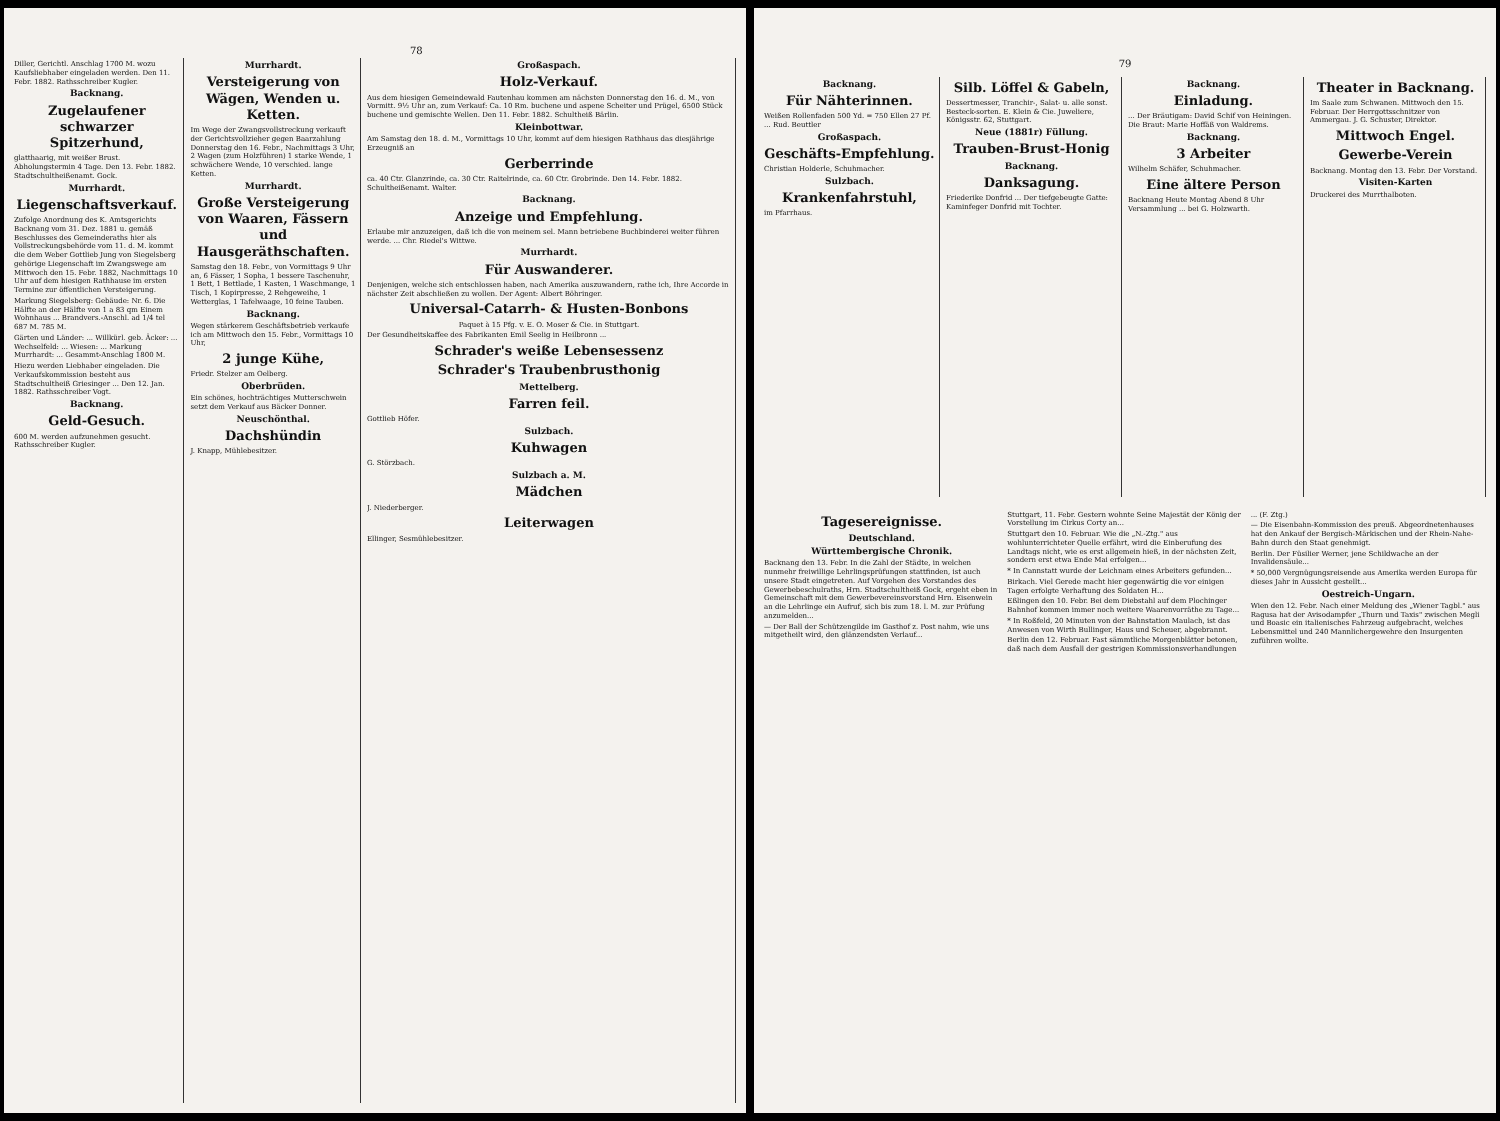Diller, Gerichtl. Anschlag 1700 M. wozu Kaufsliebhaber eingeladen werden. Den 11. Febr. 1882. Rathsschreiber Kugler.
Backnang.
Zugelaufener schwarzer Spitzerhund,
glatthaarig, mit weißer Brust. Abholungstermin 4 Tage. Den 13. Febr. 1882. Stadtschultheißenamt. Gock.
Murrhardt.
Liegenschaftsverkauf.
Zufolge Anordnung des K. Amtsgerichts Backnang vom 31. Dez. 1881 u. gemäß Beschlusses des Gemeinderaths hier als Vollstreckungsbehörde vom 11. d. M. kommt die dem Weber Gottlieb Jung von Siegelsberg gehörige Liegenschaft im Zwangswege am Mittwoch den 15. Febr. 1882, Nachmittags 10 Uhr auf dem hiesigen Rathhause im ersten Termine zur öffentlichen Versteigerung.
Markung Siegelsberg: Gebäude: Nr. 6. Die Hälfte an der Hälfte von 1 a 83 qm Einem Wohnhaus ... Brandvers.-Anschl. ad 1/4 tel 687 M. 785 M.
Gärten und Länder: ... Willkürl. geb. Äcker: ... Wechselfeld: ... Wiesen: ... Markung Murrhardt: ... Gesammt-Anschlag 1800 M.
Hiezu werden Liebhaber eingeladen. Die Verkaufskommission besteht aus Stadtschultheiß Griesinger ... Den 12. Jan. 1882. Rathsschreiber Vogt.
Backnang.
Geld-Gesuch.
600 M. werden aufzunehmen gesucht. Rathsschreiber Kugler.
Murrhardt.
Versteigerung von Wägen, Wenden u. Ketten.
Im Wege der Zwangsvollstreckung verkauft der Gerichtsvollzieher gegen Baarzahlung Donnerstag den 16. Febr., Nachmittags 3 Uhr, 2 Wagen (zum Holzführen) 1 starke Wende, 1 schwächere Wende, 10 verschied. lange Ketten.
Murrhardt.
Große Versteigerung von Waaren, Fässern und Hausgeräthschaften.
Samstag den 18. Febr., von Vormittags 9 Uhr an, 6 Fässer, 1 Sopha, 1 bessere Taschenuhr, 1 Bett, 1 Bettlade, 1 Kasten, 1 Waschmange, 1 Tisch, 1 Kopirpresse, 2 Rehgeweihe, 1 Wetterglas, 1 Tafelwaage, 10 feine Tauben.
Backnang.
Wegen stärkerem Geschäftsbetrieb verkaufe ich am Mittwoch den 15. Febr., Vormittags 10 Uhr,
2 junge Kühe,
Friedr. Stelzer am Oelberg.
Oberbrüden.
Ein schönes, hochträchtiges Mutterschwein setzt dem Verkauf aus Bäcker Donner.
Neuschönthal.
Dachshündin
J. Knapp, Mühlebesitzer.
Großaspach.
Holz-Verkauf.
Aus dem hiesigen Gemeindewald Fautenhau kommen am nächsten Donnerstag den 16. d. M., von Vormitt. 9½ Uhr an, zum Verkauf: Ca. 10 Rm. buchene und aspene Scheiter und Prügel, 6500 Stück buchene und gemischte Wellen. Den 11. Febr. 1882. Schultheiß Bärlin.
Kleinbottwar.
Am Samstag den 18. d. M., Vormittags 10 Uhr, kommt auf dem hiesigen Rathhaus das diesjährige Erzeugniß an
Gerberrinde
ca. 40 Ctr. Glanzrinde, ca. 30 Ctr. Raitelrinde, ca. 60 Ctr. Grobrinde. Den 14. Febr. 1882. Schultheißenamt. Walter.
Backnang.
Anzeige und Empfehlung.
Erlaube mir anzuzeigen, daß ich die von meinem sel. Mann betriebene Buchbinderei weiter führen werde. ... Chr. Riedel's Wittwe.
Murrhardt.
Für Auswanderer.
Denjenigen, welche sich entschlossen haben, nach Amerika auszuwandern, rathe ich, Ihre Accorde in nächster Zeit abschließen zu wollen. Der Agent: Albert Böhringer.
Universal-Catarrh- & Husten-Bonbons
Paquet à 15 Pfg. v. E. O. Moser & Cie. in Stuttgart.
Der Gesundheitskaffee des Fabrikanten Emil Seelig in Heilbronn ...
Schrader's weiße Lebensessenz
Schrader's Traubenbrusthonig
Mettelberg.
Farren feil.
Gottlieb Höfer.
Sulzbach.
Kuhwagen
G. Störzbach.
Sulzbach a. M.
Mädchen
J. Niederberger.
Leiterwagen
Ellinger, Sesmühlebesitzer.
78
79
Backnang.
Für Nähterinnen.
Weißen Rollenfaden 500 Yd. = 750 Ellen 27 Pf. ... Rud. Beuttler
Großaspach.
Geschäfts-Empfehlung.
Christian Holderle, Schuhmacher.
Sulzbach.
Krankenfahrstuhl,
im Pfarrhaus.
Silb. Löffel & Gabeln,
Dessertmesser, Tranchir-, Salat- u. alle sonst. Besteck-sorten. E. Klein & Cie. Juweliere, Königsstr. 62, Stuttgart.
Neue (1881r) Füllung.
Trauben-Brust-Honig
Backnang.
Danksagung.
Friederike Donfrid ... Der tiefgebeugte Gatte: Kaminfeger Donfrid mit Tochter.
Backnang.
Einladung.
... Der Bräutigam: David Schif von Heiningen. Die Braut: Marie Hoffäß von Waldrems.
Backnang.
3 Arbeiter
Wilhelm Schäfer, Schuhmacher.
Eine ältere Person
Backnang Heute Montag Abend 8 Uhr Versammlung ... bei G. Holzwarth.
Theater in Backnang.
Im Saale zum Schwanen. Mittwoch den 15. Februar. Der Herrgottsschnitzer von Ammergau. J. G. Schuster, Direktor.
Mittwoch Engel.
Gewerbe-Verein
Backnang. Montag den 13. Febr. Der Vorstand.
Visiten-Karten
Druckerei des Murrthalboten.
Tagesereignisse.
Deutschland.
Württembergische Chronik.
Backnang den 13. Febr. In die Zahl der Städte, in welchen nunmehr freiwillige Lehrlingsprüfungen stattfinden, ist auch unsere Stadt eingetreten. Auf Vorgehen des Vorstandes des Gewerbebeschulraths, Hrn. Stadtschultheiß Gock, ergeht eben in Gemeinschaft mit dem Gewerbevereinsvorstand Hrn. Eisenwein an die Lehrlinge ein Aufruf, sich bis zum 18. l. M. zur Prüfung anzumelden...
— Der Ball der Schützengilde im Gasthof z. Post nahm, wie uns mitgetheilt wird, den glänzendsten Verlauf...
Stuttgart, 11. Febr. Gestern wohnte Seine Majestät der König der Vorstellung im Cirkus Corty an...
Stuttgart den 10. Februar. Wie die „N.-Ztg." aus wohlunterrichteter Quelle erfährt, wird die Einberufung des Landtags nicht, wie es erst allgemein hieß, in der nächsten Zeit, sondern erst etwa Ende Mai erfolgen...
* In Cannstatt wurde der Leichnam eines Arbeiters gefunden...
Birkach. Viel Gerede macht hier gegenwärtig die vor einigen Tagen erfolgte Verhaftung des Soldaten H...
Eßlingen den 10. Febr. Bei dem Diebstahl auf dem Plochinger Bahnhof kommen immer noch weitere Waarenvorräthe zu Tage...
* In Roßfeld, 20 Minuten von der Bahnstation Maulach, ist das Anwesen von Wirth Bullinger, Haus und Scheuer, abgebrannt.
Berlin den 12. Februar. Fast sämmtliche Morgenblätter betonen, daß nach dem Ausfall der gestrigen Kommissionsverhandlungen ... (F. Ztg.)
— Die Eisenbahn-Kommission des preuß. Abgeordnetenhauses hat den Ankauf der Bergisch-Märkischen und der Rhein-Nahe-Bahn durch den Staat genehmigt.
Berlin. Der Füsilier Werner, jene Schildwache an der Invalidensäule...
* 50,000 Vergnügungsreisende aus Amerika werden Europa für dieses Jahr in Aussicht gestellt...
Oestreich-Ungarn.
Wien den 12. Febr. Nach einer Meldung des „Wiener Tagbl." aus Ragusa hat der Avisodampfer „Thurn und Taxis" zwischen Megli und Boasic ein italienisches Fahrzeug aufgebracht, welches Lebensmittel und 240 Mannlichergewehre den Insurgenten zuführen wollte.